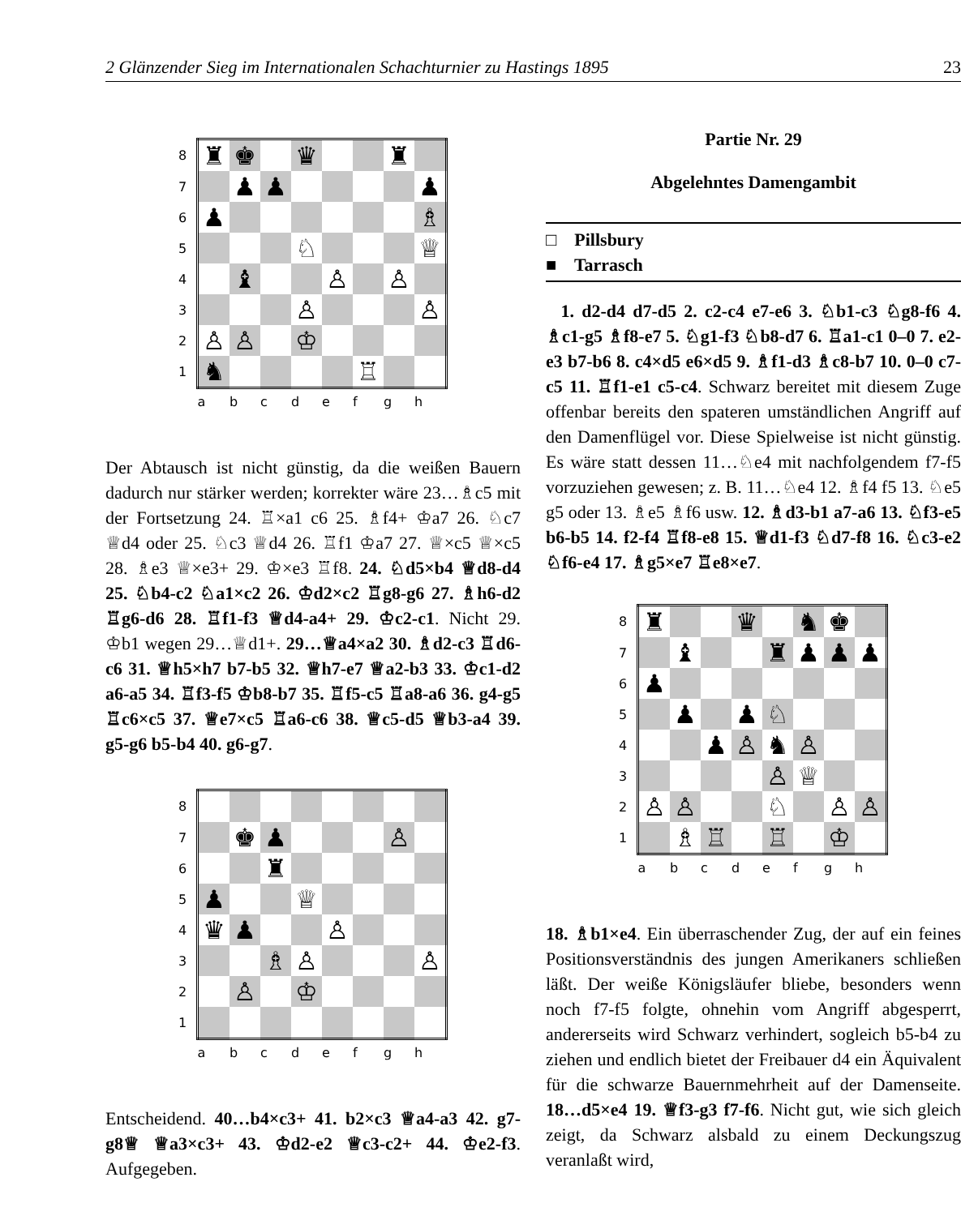2 Glänzender Sieg im Internationalen Schachturnier zu Hastings 1895 23
| 8 | ♜ | ♚ | | ♛ | | | ♜ | |
| 7 | | ♟ | ♟ | | | | | ♟ |
| 6 | ♟ | | | | | | | ♗ |
| 5 | | | | ♘ | | | | ♕ |
| 4 | | ♝ | | | ♙ | | ♙ | |
| 3 | | | | ♙ | | | | ♙ |
| 2 | ♙ | ♙ | | ♔ | | | | |
| 1 | ♞ | | | | | ♖ | | |
| | a | b | c | d | e | f | g | h |
Der Abtausch ist nicht günstig, da die weißen Bauern dadurch nur stärker werden; korrekter wäre 23…♗c5 mit der Fortsetzung 24. ♖×a1 c6 25. ♗f4+ ♔a7 26. ♘c7 ♕d4 oder 25. ♘c3 ♕d4 26. ♖f1 ♔a7 27. ♕×c5 ♕×c5 28. ♗e3 ♕×e3+ 29. ♔×e3 ♖f8. 24. ♘d5×b4 ♕d8-d4 25. ♘b4-c2 ♘a1×c2 26. ♔d2×c2 ♖g8-g6 27. ♗h6-d2 ♖g6-d6 28. ♖f1-f3 ♕d4-a4+ 29. ♔c2-c1. Nicht 29. ♔b1 wegen 29…♕d1+. 29…♕a4×a2 30. ♗d2-c3 ♖d6-c6 31. ♕h5×h7 b7-b5 32. ♕h7-e7 ♕a2-b3 33. ♔c1-d2 a6-a5 34. ♖f3-f5 ♔b8-b7 35. ♖f5-c5 ♖a8-a6 36. g4-g5 ♖c6×c5 37. ♕e7×c5 ♖a6-c6 38. ♕c5-d5 ♕b3-a4 39. g5-g6 b5-b4 40. g6-g7.
| 8 | | | | | | | | |
| 7 | | ♚ | ♟ | | | | ♙ | |
| 6 | | | ♜ | | | | | |
| 5 | ♟ | | | ♕ | | | | |
| 4 | ♛ | ♟ | | | ♙ | | | |
| 3 | | | ♗ | ♙ | | | | ♙ |
| 2 | | ♙ | | ♔ | | | | |
| 1 | | | | | | | | |
| | a | b | c | d | e | f | g | h |
Entscheidend. 40…b4×c3+ 41. b2×c3 ♕a4-a3 42. g7-g8♕ ♕a3×c3+ 43. ♔d2-e2 ♕c3-c2+ 44. ♔e2-f3. Aufgegeben.
Partie Nr. 29
Abgelehntes Damengambit
□ Pillsbury
■ Tarrasch
1. d2-d4 d7-d5 2. c2-c4 e7-e6 3. ♘b1-c3 ♘g8-f6 4. ♗c1-g5 ♗f8-e7 5. ♘g1-f3 ♘b8-d7 6. ♖a1-c1 0–0 7. e2-e3 b7-b6 8. c4×d5 e6×d5 9. ♗f1-d3 ♗c8-b7 10. 0–0 c7-c5 11. ♖f1-e1 c5-c4. Schwarz bereitet mit diesem Zuge offenbar bereits den spateren umständlichen Angriff auf den Damenflügel vor. Diese Spielweise ist nicht günstig. Es wäre statt dessen 11…♘e4 mit nachfolgendem f7-f5 vorzuziehen gewesen; z. B. 11…♘e4 12. ♗f4 f5 13. ♘e5 g5 oder 13. ♗e5 ♗f6 usw. 12. ♗d3-b1 a7-a6 13. ♘f3-e5 b6-b5 14. f2-f4 ♖f8-e8 15. ♕d1-f3 ♘d7-f8 16. ♘c3-e2 ♘f6-e4 17. ♗g5×e7 ♖e8×e7.
| 8 | ♜ | | | ♛ | | ♞ | ♚ | |
| 7 | | ♝ | | | ♜ | ♟ | ♟ | ♟ |
| 6 | ♟ | | | | | | | |
| 5 | | ♟ | | ♟ | ♘ | | | |
| 4 | | | ♟ | ♙ | ♞ | ♙ | | |
| 3 | | | | | ♙ | ♕ | | |
| 2 | ♙ | ♙ | | | ♘ | | ♙ | ♙ |
| 1 | | ♗ | ♖ | | ♖ | | ♔ | |
| | a | b | c | d | e | f | g | h |
18. ♗b1×e4. Ein überraschender Zug, der auf ein feines Positionsverständnis des jungen Amerikaners schließen läßt. Der weiße Königsläufer bliebe, besonders wenn noch f7-f5 folgte, ohnehin vom Angriff abgesperrt, andererseits wird Schwarz verhindert, sogleich b5-b4 zu ziehen und endlich bietet der Freibauer d4 ein Äquivalent für die schwarze Bauernmehrheit auf der Damenseite. 18…d5×e4 19. ♕f3-g3 f7-f6. Nicht gut, wie sich gleich zeigt, da Schwarz alsbald zu einem Deckungszug veranlaßt wird,